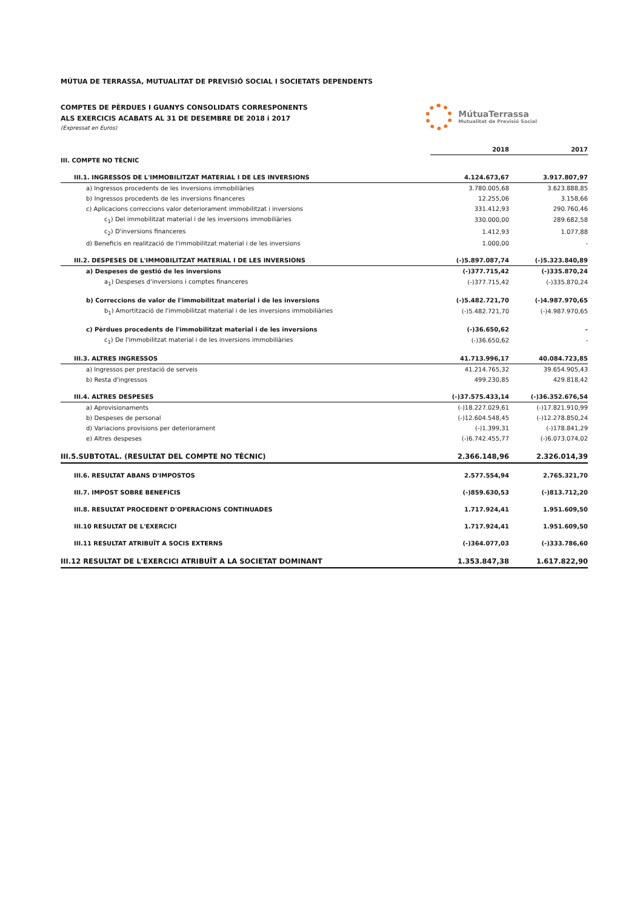MÚTUA DE TERRASSA, MUTUALITAT DE PREVISIÓ SOCIAL I SOCIETATS DEPENDENTS
COMPTES DE PÈRDUES I GUANYS CONSOLIDATS CORRESPONENTS
ALS EXERCICIS ACABATS AL 31 DE DESEMBRE DE 2018 i 2017
(Expressat en Euros)
MútuaTerrassa
Mutualitat de Previsió Social
| | 2018 | 2017 |
| --- | --- | --- |
| III. COMPTE NO TÈCNIC | | |
| III.1. INGRESSOS DE L'IMMOBILITZAT MATERIAL I DE LES INVERSIONS | 4.124.673,67 | 3.917.807,97 |
| a) Ingressos procedents de les inversions immobiliàries | 3.780.005,68 | 3.623.888,85 |
| b) Ingressos procedents de les inversions financeres | 12.255,06 | 3.158,66 |
| c) Aplicacions correccions valor deteriorament immobilitzat i inversions | 331.412,93 | 290.760,46 |
| c<sub>1</sub>) Del immobilitzat material i de les inversions immobiliàries | 330.000,00 | 289.682,58 |
| c<sub>2</sub>) D'inversions financeres | 1.412,93 | 1.077,88 |
| d) Beneficis en realització de l'immobilitzat material i de les inversions | 1.000,00 | - |
| III.2. DESPESES DE L'IMMOBILITZAT MATERIAL I DE LES INVERSIONS | (-)5.897.087,74 | (-)5.323.840,89 |
| a) Despeses de gestió de les inversions | (-)377.715,42 | (-)335.870,24 |
| a<sub>1</sub>) Despeses d'inversions i comptes financeres | (-)377.715,42 | (-)335.870,24 |
| b) Correccions de valor de l'immobilitzat material i de les inversions | (-)5.482.721,70 | (-)4.987.970,65 |
| b<sub>1</sub>) Amortització de l'immobilitzat material i de les inversions immobiliàries | (-)5.482.721,70 | (-)4.987.970,65 |
| c) Pèrdues procedents de l'immobilitzat material i de les inversions | (-)36.650,62 | - |
| c<sub>1</sub>) De l'immobilitzat material i de les inversions immobiliàries | (-)36.650,62 | - |
| III.3. ALTRES INGRESSOS | 41.713.996,17 | 40.084.723,85 |
| a) Ingressos per prestació de serveis | 41.214.765,32 | 39.654.905,43 |
| b) Resta d'ingressos | 499.230,85 | 429.818,42 |
| III.4. ALTRES DESPESES | (-)37.575.433,14 | (-)36.352.676,54 |
| a) Aprovisionaments | (-)18.227.029,61 | (-)17.821.910,99 |
| b) Despeses de personal | (-)12.604.548,45 | (-)12.278.850,24 |
| d) Variacions provisions per deteriorament | (-)1.399,31 | (-)178.841,29 |
| e) Altres despeses | (-)6.742.455,77 | (-)6.073.074,02 |
| III.5.SUBTOTAL. (RESULTAT DEL COMPTE NO TÈCNIC) | 2.366.148,96 | 2.326.014,39 |
| III.6. RESULTAT ABANS D'IMPOSTOS | 2.577.554,94 | 2.765.321,70 |
| III.7. IMPOST SOBRE BENEFICIS | (-)859.630,53 | (-)813.712,20 |
| III.8. RESULTAT PROCEDENT D'OPERACIONS CONTINUADES | 1.717.924,41 | 1.951.609,50 |
| III.10 RESULTAT DE L'EXERCICI | 1.717.924,41 | 1.951.609,50 |
| III.11 RESULTAT ATRIBUÏT A SOCIS EXTERNS | (-)364.077,03 | (-)333.786,60 |
| III.12 RESULTAT DE L'EXERCICI ATRIBUÏT A LA SOCIETAT DOMINANT | 1.353.847,38 | 1.617.822,90 |